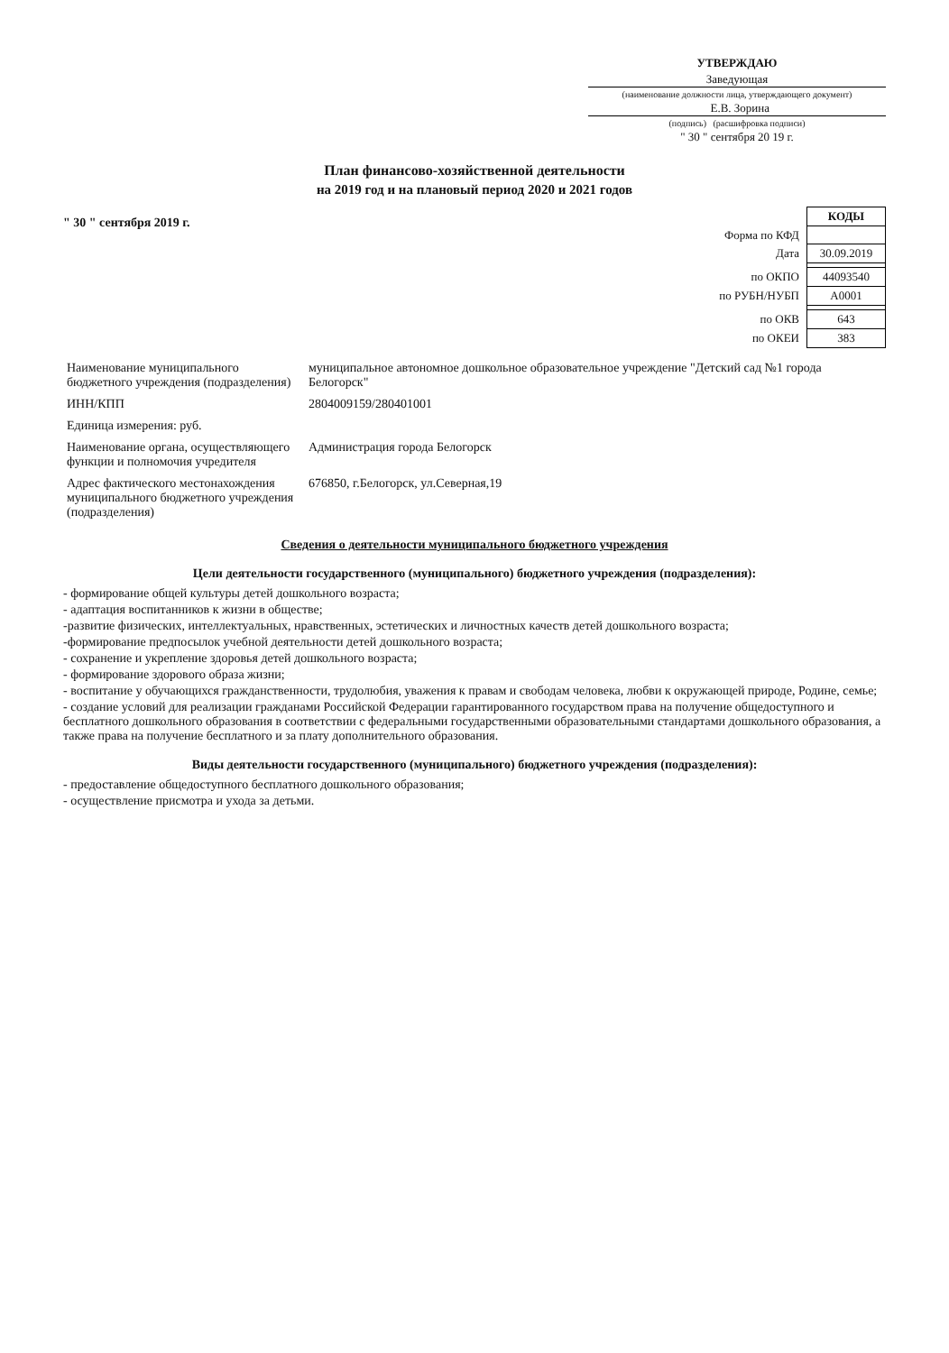УТВЕРЖДАЮ
Заведующая
(наименование должности лица, утверждающего документ)
Е.В. Зорина
(подпись) (расшифровка подписи)
" 30 " сентября 20 19 г.
План финансово-хозяйственной деятельности
на 2019 год и на плановый период 2020 и 2021 годов
" 30 " сентября 2019 г.
| | КОДЫ |
| Форма по КФД | |
| Дата | 30.09.2019 |
| по ОКПО | 44093540 |
| по РУБН/НУБП | А0001 |
| по ОКВ | 643 |
| по ОКЕИ | 383 |
| Наименование муниципального бюджетного учреждения (подразделения) | муниципальное автономное дошкольное образовательное учреждение "Детский сад №1 города Белогорск" |
| ИНН/КПП | 2804009159/280401001 |
| Единица измерения: руб. | |
| Наименование органа, осуществляющего функции и полномочия учредителя | Администрация города Белогорск |
| Адрес фактического местонахождения муниципального бюджетного учреждения (подразделения) | 676850, г.Белогорск, ул.Северная,19 |
Сведения о деятельности муниципального бюджетного учреждения
Цели деятельности государственного (муниципального) бюджетного учреждения (подразделения):
- формирование общей культуры детей дошкольного возраста;
- адаптация воспитанников к жизни в обществе;
-развитие физических, интеллектуальных, нравственных, эстетических и личностных качеств детей дошкольного возраста;
-формирование предпосылок учебной деятельности детей дошкольного возраста;
- сохранение и укрепление здоровья детей дошкольного возраста;
- формирование здорового образа жизни;
- воспитание у обучающихся гражданственности, трудолюбия, уважения к правам и свободам человека, любви к окружающей природе, Родине, семье;
- создание условий для реализации гражданами Российской Федерации гарантированного государством права на получение общедоступного и бесплатного дошкольного образования в соответствии с федеральными государственными образовательными стандартами дошкольного образования, а также права на получение бесплатного и за плату дополнительного образования.
Виды деятельности государственного (муниципального) бюджетного учреждения (подразделения):
- предоставление общедоступного бесплатного дошкольного образования;
- осуществление присмотра и ухода за детьми.